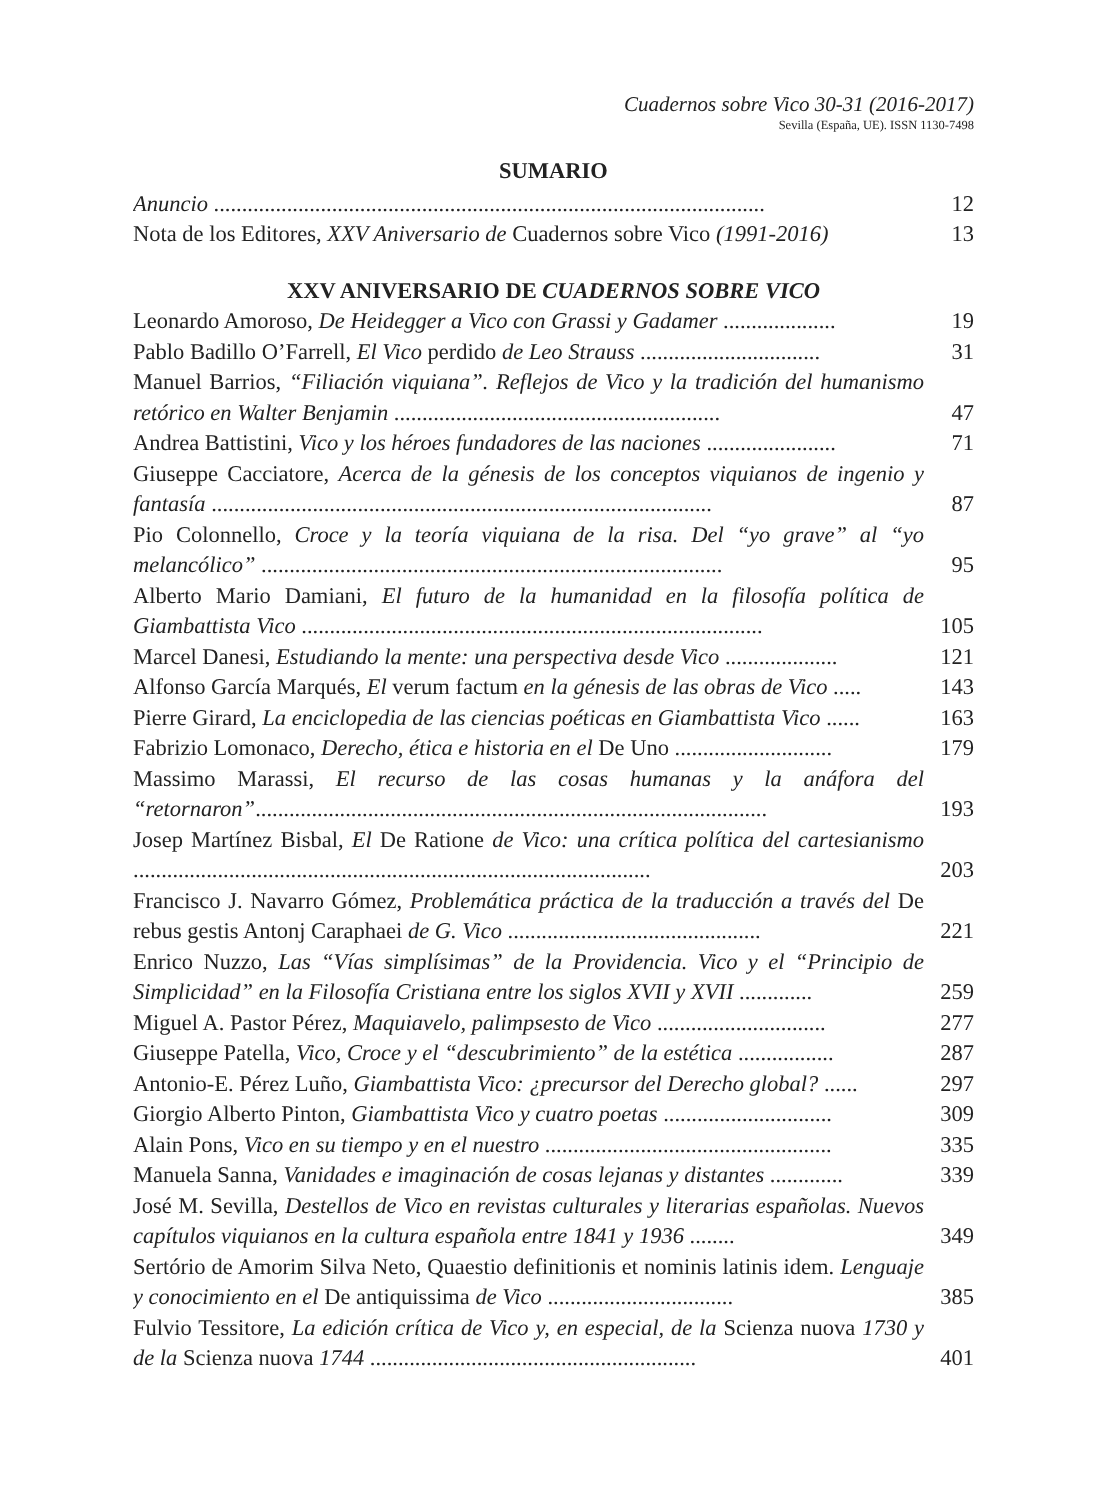Cuadernos sobre Vico 30-31 (2016-2017)
Sevilla (España, UE). ISSN 1130-7498
SUMARIO
Anuncio ..................................................................................................
12
Nota de los Editores, XXV Aniversario de Cuadernos sobre Vico (1991-2016)
13
XXV ANIVERSARIO DE CUADERNOS SOBRE VICO
Leonardo Amoroso, De Heidegger a Vico con Grassi y Gadamer ....................
19
Pablo Badillo O’Farrell, El Vico perdido de Leo Strauss ................................
31
Manuel Barrios, “Filiación viquiana”. Reflejos de Vico y la tradición del humanismo retórico en Walter Benjamin ..........................................................
47
Andrea Battistini, Vico y los héroes fundadores de las naciones .......................
71
Giuseppe Cacciatore, Acerca de la génesis de los conceptos viquianos de ingenio y fantasía .........................................................................................
87
Pio Colonnello, Croce y la teoría viquiana de la risa. Del “yo grave” al “yo melancólico” ..................................................................................
95
Alberto Mario Damiani, El futuro de la humanidad en la filosofía política de Giambattista Vico ..................................................................................
105
Marcel Danesi, Estudiando la mente: una perspectiva desde Vico ....................
121
Alfonso García Marqués, El verum factum en la génesis de las obras de Vico .....
143
Pierre Girard, La enciclopedia de las ciencias poéticas en Giambattista Vico ......
163
Fabrizio Lomonaco, Derecho, ética e historia en el De Uno ............................
179
Massimo Marassi, El recurso de las cosas humanas y la anáfora del “retornaron”...........................................................................................
193
Josep Martínez Bisbal, El De Ratione de Vico: una crítica política del cartesianismo ............................................................................................
203
Francisco J. Navarro Gómez, Problemática práctica de la traducción a través del De rebus gestis Antonj Caraphaei de G. Vico .............................................
221
Enrico Nuzzo, Las “Vías simplísimas” de la Providencia. Vico y el “Principio de Simplicidad” en la Filosofía Cristiana entre los siglos XVII y XVII .............
259
Miguel A. Pastor Pérez, Maquiavelo, palimpsesto de Vico ..............................
277
Giuseppe Patella, Vico, Croce y el “descubrimiento” de la estética .................
287
Antonio-E. Pérez Luño, Giambattista Vico: ¿precursor del Derecho global? ......
297
Giorgio Alberto Pinton, Giambattista Vico y cuatro poetas ..............................
309
Alain Pons, Vico en su tiempo y en el nuestro ...................................................
335
Manuela Sanna, Vanidades e imaginación de cosas lejanas y distantes .............
339
José M. Sevilla, Destellos de Vico en revistas culturales y literarias españolas. Nuevos capítulos viquianos en la cultura española entre 1841 y 1936 ........
349
Sertório de Amorim Silva Neto, Quaestio definitionis et nominis latinis idem. Lenguaje y conocimiento en el De antiquissima de Vico .................................
385
Fulvio Tessitore, La edición crítica de Vico y, en especial, de la Scienza nuova 1730 y de la Scienza nuova 1744 ..........................................................
401